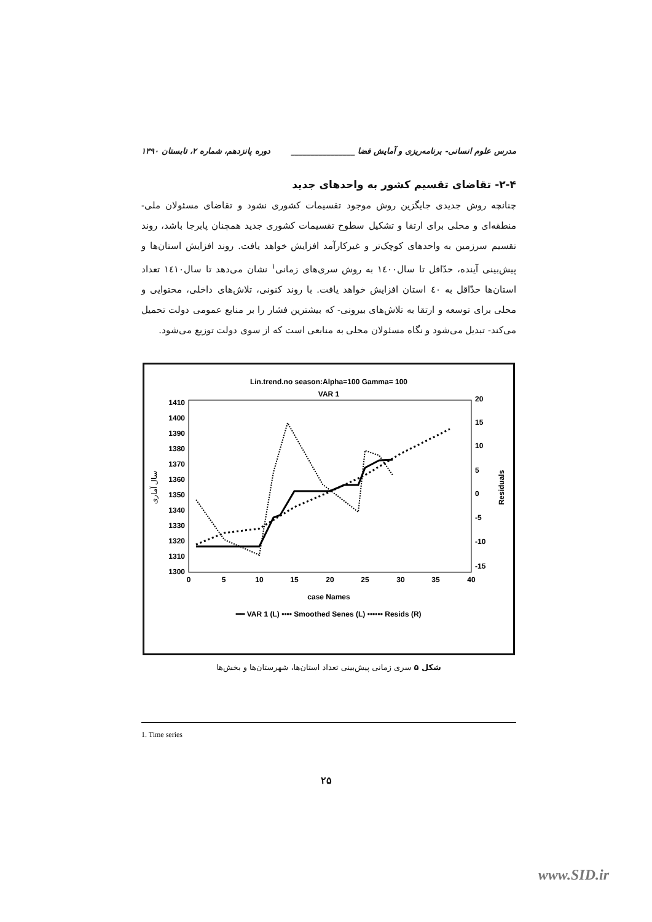مدرس علوم انسانی- برنامه‌ریزی و آمایش فضا ________________ دوره پانزدهم، شماره ۲، تابستان ۱۳۹۰
۲-۴- تقاضای تقسیم کشور به واحدهای جدید
چنانچه روش جدیدی جایگزین روش موجود تقسیمات کشوری نشود و تقاضای مسئولان ملی- منطقه‌ای و محلی برای ارتقا و تشکیل سطوح تقسیمات کشوری جدید همچنان پابرجا باشد، روند تقسیم سرزمین به واحدهای کوچک‌تر و غیرکارآمد افزایش خواهد یافت. روند افزایش استان‌ها و پیش‌بینی آینده، حدّاقل تا سال۱٤۰۰ به روش سری‌های زمانی<sup>۱</sup> نشان می‌دهد تا سال۱٤۱۰ تعداد استان‌ها حدّاقل به ٤۰ استان افزایش خواهد یافت. با روند کنونی، تلاش‌های داخلی، محتوایی و محلی برای توسعه و ارتقا به تلاش‌های بیرونی- که بیشترین فشار را بر منابع عمومی دولت تحمیل می‌کند- تبدیل می‌شود و نگاه مسئولان محلی به منابعی است که از سوی دولت توزیع می‌شود.
Lin.trend.no season:Alpha=100 Gamma= 100
VAR 1
1410
1400
1390
1380
1370
1360
1350
1340
1330
1320
1310
1300
20
15
10
5
0
-5
-10
-15
0
5
10
15
20
25
30
35
40
case Names
سال آماری
Residuals
━━ VAR 1 (L) •••• Smoothed Senes (L) •••••• Resids (R)
شکل ۵ سری زمانی پیش‌بینی تعداد استان‌ها، شهرستان‌ها و بخش‌ها
1. Time series
۲۵
www.SID.ir